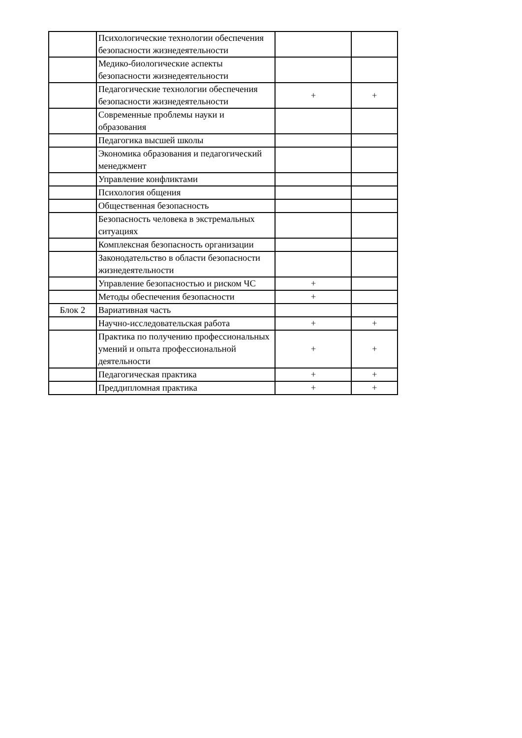| | Психологические технологии обеспечения безопасности жизнедеятельности | | |
| | Медико-биологические аспекты безопасности жизнедеятельности | | |
| | Педагогические технологии обеспечения безопасности жизнедеятельности | + | + |
| | Современные проблемы науки и образования | | |
| | Педагогика высшей школы | | |
| | Экономика образования и педагогический менеджмент | | |
| | Управление конфликтами | | |
| | Психология общения | | |
| | Общественная безопасность | | |
| | Безопасность человека в экстремальных ситуациях | | |
| | Комплексная безопасность организации | | |
| | Законодательство в области безопасности жизнедеятельности | | |
| | Управление безопасностью и риском ЧС | + | |
| | Методы обеспечения безопасности | + | |
| Блок 2 | Вариативная часть | | |
| | Научно-исследовательская работа | + | + |
| | Практика по получению профессиональных умений и опыта профессиональной деятельности | + | + |
| | Педагогическая практика | + | + |
| | Преддипломная практика | + | + |